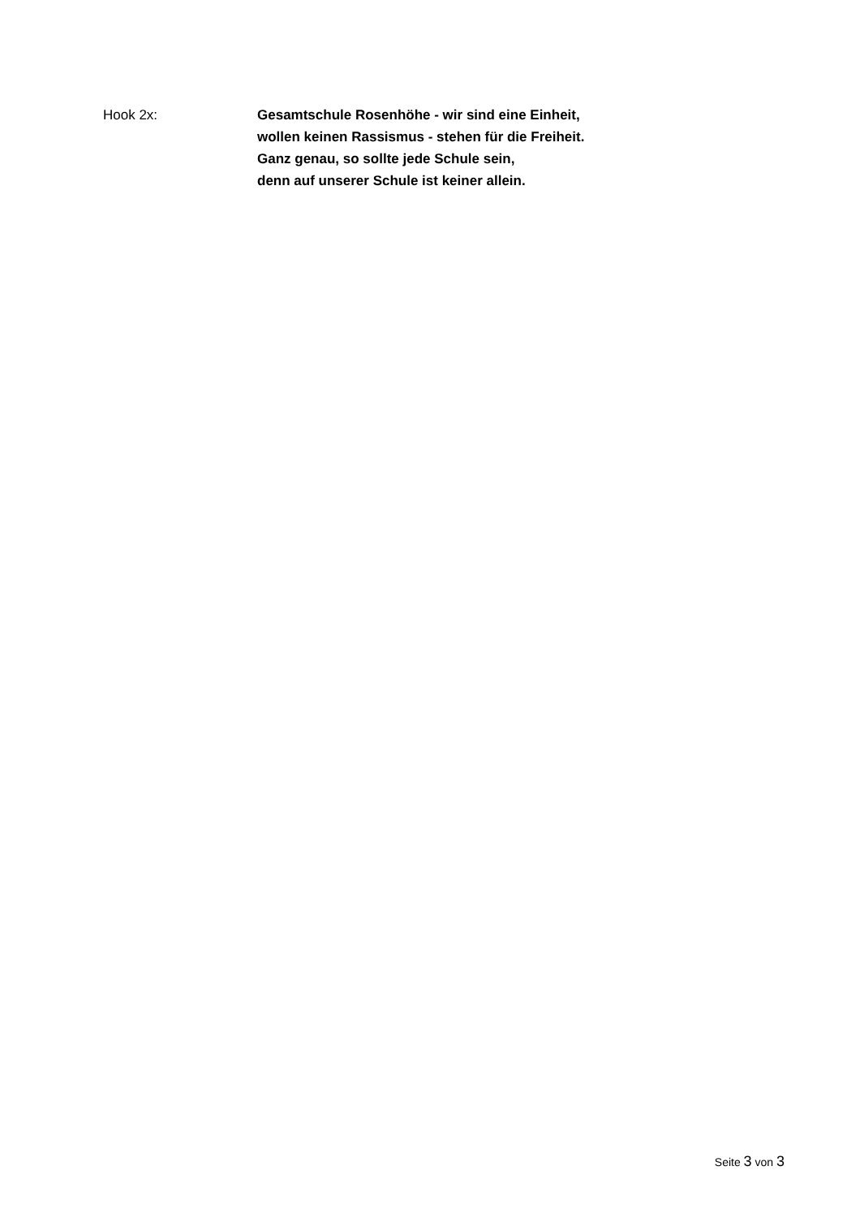Hook 2x: Gesamtschule Rosenhöhe - wir sind eine Einheit,
wollen keinen Rassismus - stehen für die Freiheit.
Ganz genau, so sollte jede Schule sein,
denn auf unserer Schule ist keiner allein.
Seite 3 von 3